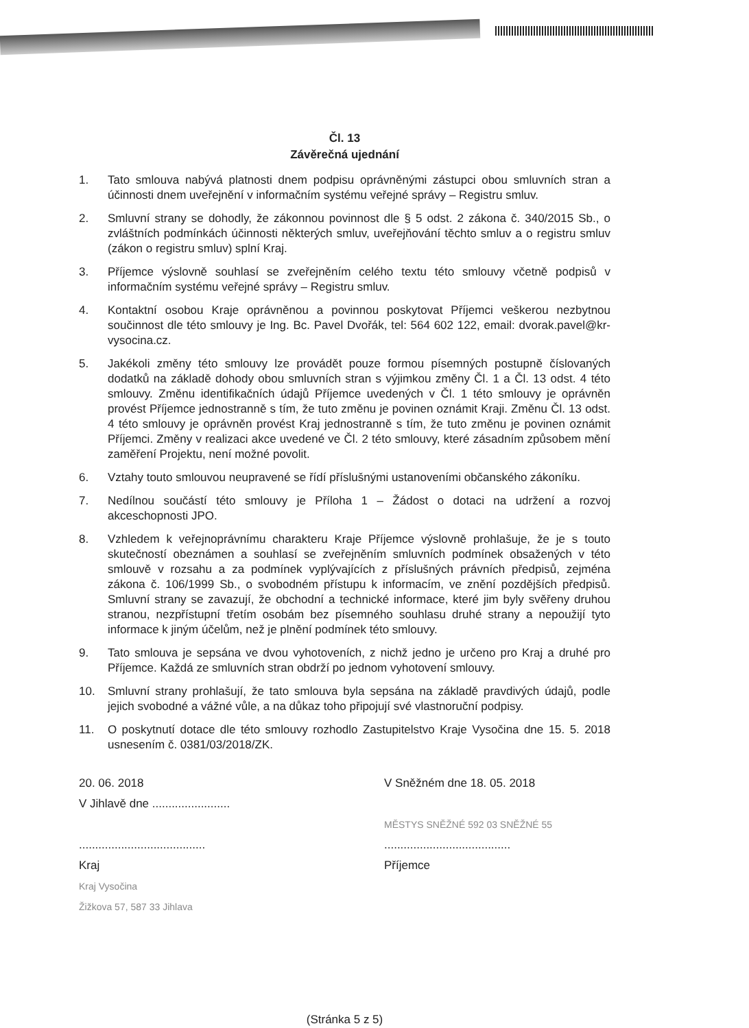Čl. 13
Závěrečná ujednání
1. Tato smlouva nabývá platnosti dnem podpisu oprávněnými zástupci obou smluvních stran a účinnosti dnem uveřejnění v informačním systému veřejné správy – Registru smluv.
2. Smluvní strany se dohodly, že zákonnou povinnost dle § 5 odst. 2 zákona č. 340/2015 Sb., o zvláštních podmínkách účinnosti některých smluv, uveřejňování těchto smluv a o registru smluv (zákon o registru smluv) splní Kraj.
3. Příjemce výslovně souhlasí se zveřejněním celého textu této smlouvy včetně podpisů v informačním systému veřejné správy – Registru smluv.
4. Kontaktní osobou Kraje oprávněnou a povinnou poskytovat Příjemci veškerou nezbytnou součinnost dle této smlouvy je Ing. Bc. Pavel Dvořák, tel: 564 602 122, email: dvorak.pavel@kr-vysocina.cz.
5. Jakékoli změny této smlouvy lze provádět pouze formou písemných postupně číslovaných dodatků na základě dohody obou smluvních stran s výjimkou změny Čl. 1 a Čl. 13 odst. 4 této smlouvy. Změnu identifikačních údajů Příjemce uvedených v Čl. 1 této smlouvy je oprávněn provést Příjemce jednostranně s tím, že tuto změnu je povinen oznámit Kraji. Změnu Čl. 13 odst. 4 této smlouvy je oprávněn provést Kraj jednostranně s tím, že tuto změnu je povinen oznámit Příjemci. Změny v realizaci akce uvedené ve Čl. 2 této smlouvy, které zásadním způsobem mění zaměření Projektu, není možné povolit.
6. Vztahy touto smlouvou neupravené se řídí příslušnými ustanoveními občanského zákoníku.
7. Nedílnou součástí této smlouvy je Příloha 1 – Žádost o dotaci na udržení a rozvoj akceschopnosti JPO.
8. Vzhledem k veřejnoprávnímu charakteru Kraje Příjemce výslovně prohlašuje, že je s touto skutečností obeznámen a souhlasí se zveřejněním smluvních podmínek obsažených v této smlouvě v rozsahu a za podmínek vyplývajících z příslušných právních předpisů, zejména zákona č. 106/1999 Sb., o svobodném přístupu k informacím, ve znění pozdějších předpisů. Smluvní strany se zavazují, že obchodní a technické informace, které jim byly svěřeny druhou stranou, nezpřístupní třetím osobám bez písemného souhlasu druhé strany a nepoužijí tyto informace k jiným účelům, než je plnění podmínek této smlouvy.
9. Tato smlouva je sepsána ve dvou vyhotoveních, z nichž jedno je určeno pro Kraj a druhé pro Příjemce. Každá ze smluvních stran obdrží po jednom vyhotovení smlouvy.
10. Smluvní strany prohlašují, že tato smlouva byla sepsána na základě pravdivých údajů, podle jejich svobodné a vážné vůle, a na důkaz toho připojují své vlastnoruční podpisy.
11. O poskytnutí dotace dle této smlouvy rozhodlo Zastupitelstvo Kraje Vysočina dne 15. 5. 2018 usnesením č. 0381/03/2018/ZK.
20. 06. 2018
V Jihlavě dne ........................
.......................................
Kraj
Kraj Vysočina
Žižkova 57, 587 33 Jihlava
V Sněžném dne 18. 05. 2018
MĚSTYS SNĚŽNÉ 592 03 SNĚŽNÉ 55
.......................................
Příjemce
(Stránka 5 z 5)